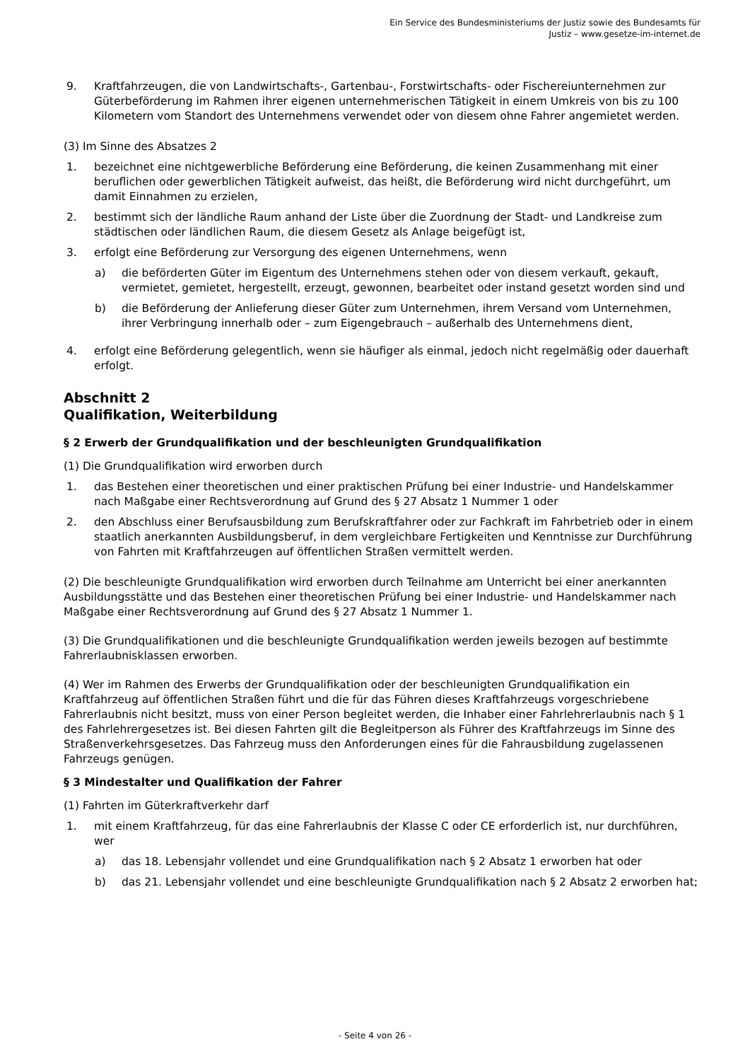Ein Service des Bundesministeriums der Justiz sowie des Bundesamts für
Justiz – www.gesetze-im-internet.de
9. Kraftfahrzeugen, die von Landwirtschafts-, Gartenbau-, Forstwirtschafts- oder Fischereiunternehmen zur Güterbeförderung im Rahmen ihrer eigenen unternehmerischen Tätigkeit in einem Umkreis von bis zu 100 Kilometern vom Standort des Unternehmens verwendet oder von diesem ohne Fahrer angemietet werden.
(3) Im Sinne des Absatzes 2
1. bezeichnet eine nichtgewerbliche Beförderung eine Beförderung, die keinen Zusammenhang mit einer beruflichen oder gewerblichen Tätigkeit aufweist, das heißt, die Beförderung wird nicht durchgeführt, um damit Einnahmen zu erzielen,
2. bestimmt sich der ländliche Raum anhand der Liste über die Zuordnung der Stadt- und Landkreise zum städtischen oder ländlichen Raum, die diesem Gesetz als Anlage beigefügt ist,
3. erfolgt eine Beförderung zur Versorgung des eigenen Unternehmens, wenn
a) die beförderten Güter im Eigentum des Unternehmens stehen oder von diesem verkauft, gekauft, vermietet, gemietet, hergestellt, erzeugt, gewonnen, bearbeitet oder instand gesetzt worden sind und
b) die Beförderung der Anlieferung dieser Güter zum Unternehmen, ihrem Versand vom Unternehmen, ihrer Verbringung innerhalb oder – zum Eigengebrauch – außerhalb des Unternehmens dient,
4. erfolgt eine Beförderung gelegentlich, wenn sie häufiger als einmal, jedoch nicht regelmäßig oder dauerhaft erfolgt.
Abschnitt 2
Qualifikation, Weiterbildung
§ 2 Erwerb der Grundqualifikation und der beschleunigten Grundqualifikation
(1) Die Grundqualifikation wird erworben durch
1. das Bestehen einer theoretischen und einer praktischen Prüfung bei einer Industrie- und Handelskammer nach Maßgabe einer Rechtsverordnung auf Grund des § 27 Absatz 1 Nummer 1 oder
2. den Abschluss einer Berufsausbildung zum Berufskraftfahrer oder zur Fachkraft im Fahrbetrieb oder in einem staatlich anerkannten Ausbildungsberuf, in dem vergleichbare Fertigkeiten und Kenntnisse zur Durchführung von Fahrten mit Kraftfahrzeugen auf öffentlichen Straßen vermittelt werden.
(2) Die beschleunigte Grundqualifikation wird erworben durch Teilnahme am Unterricht bei einer anerkannten Ausbildungsstätte und das Bestehen einer theoretischen Prüfung bei einer Industrie- und Handelskammer nach Maßgabe einer Rechtsverordnung auf Grund des § 27 Absatz 1 Nummer 1.
(3) Die Grundqualifikationen und die beschleunigte Grundqualifikation werden jeweils bezogen auf bestimmte Fahrerlaubnisklassen erworben.
(4) Wer im Rahmen des Erwerbs der Grundqualifikation oder der beschleunigten Grundqualifikation ein Kraftfahrzeug auf öffentlichen Straßen führt und die für das Führen dieses Kraftfahrzeugs vorgeschriebene Fahrerlaubnis nicht besitzt, muss von einer Person begleitet werden, die Inhaber einer Fahrlehrerlaubnis nach § 1 des Fahrlehrergesetzes ist. Bei diesen Fahrten gilt die Begleitperson als Führer des Kraftfahrzeugs im Sinne des Straßenverkehrsgesetzes. Das Fahrzeug muss den Anforderungen eines für die Fahrausbildung zugelassenen Fahrzeugs genügen.
§ 3 Mindestalter und Qualifikation der Fahrer
(1) Fahrten im Güterkraftverkehr darf
1. mit einem Kraftfahrzeug, für das eine Fahrerlaubnis der Klasse C oder CE erforderlich ist, nur durchführen, wer
a) das 18. Lebensjahr vollendet und eine Grundqualifikation nach § 2 Absatz 1 erworben hat oder
b) das 21. Lebensjahr vollendet und eine beschleunigte Grundqualifikation nach § 2 Absatz 2 erworben hat;
- Seite 4 von 26 -